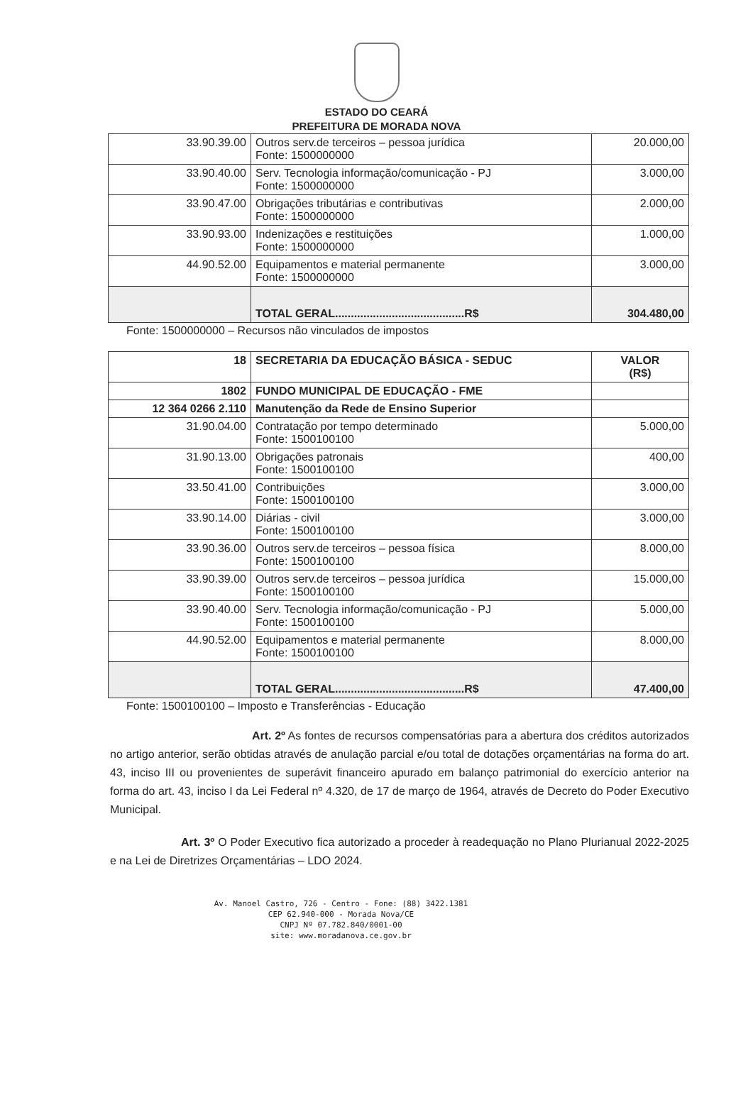ESTADO DO CEARÁ
PREFEITURA DE MORADA NOVA
| 33.90.39.00 | Outros serv.de terceiros – pessoa jurídica Fonte: 1500000000 | 20.000,00 |
| 33.90.40.00 | Serv. Tecnologia informação/comunicação - PJ Fonte: 1500000000 | 3.000,00 |
| 33.90.47.00 | Obrigações tributárias e contributivas Fonte: 1500000000 | 2.000,00 |
| 33.90.93.00 | Indenizações e restituições Fonte: 1500000000 | 1.000,00 |
| 44.90.52.00 | Equipamentos e material permanente Fonte: 1500000000 | 3.000,00 |
| | TOTAL GERAL.........................................R$ | 304.480,00 |
Fonte: 1500000000 – Recursos não vinculados de impostos
| 18 | SECRETARIA DA EDUCAÇÃO BÁSICA - SEDUC | VALOR (R$) |
| 1802 | FUNDO MUNICIPAL DE EDUCAÇÃO - FME | |
| 12 364 0266 2.110 | Manutenção da Rede de Ensino Superior | |
| 31.90.04.00 | Contratação por tempo determinado Fonte: 1500100100 | 5.000,00 |
| 31.90.13.00 | Obrigações patronais Fonte: 1500100100 | 400,00 |
| 33.50.41.00 | Contribuições Fonte: 1500100100 | 3.000,00 |
| 33.90.14.00 | Diárias - civil Fonte: 1500100100 | 3.000,00 |
| 33.90.36.00 | Outros serv.de terceiros – pessoa física Fonte: 1500100100 | 8.000,00 |
| 33.90.39.00 | Outros serv.de terceiros – pessoa jurídica Fonte: 1500100100 | 15.000,00 |
| 33.90.40.00 | Serv. Tecnologia informação/comunicação - PJ Fonte: 1500100100 | 5.000,00 |
| 44.90.52.00 | Equipamentos e material permanente Fonte: 1500100100 | 8.000,00 |
| | TOTAL GERAL.........................................R$ | 47.400,00 |
Fonte: 1500100100 – Imposto e Transferências - Educação
Art. 2º As fontes de recursos compensatórias para a abertura dos créditos autorizados no artigo anterior, serão obtidas através de anulação parcial e/ou total de dotações orçamentárias na forma do art. 43, inciso III ou provenientes de superávit financeiro apurado em balanço patrimonial do exercício anterior na forma do art. 43, inciso I da Lei Federal nº 4.320, de 17 de março de 1964, através de Decreto do Poder Executivo Municipal.
Art. 3º O Poder Executivo fica autorizado a proceder à readequação no Plano Plurianual 2022-2025 e na Lei de Diretrizes Orçamentárias – LDO 2024.
Av. Manoel Castro, 726 - Centro - Fone: (88) 3422.1381
CEP 62.940-000 - Morada Nova/CE
CNPJ Nº 07.782.840/0001-00
site: www.moradanova.ce.gov.br